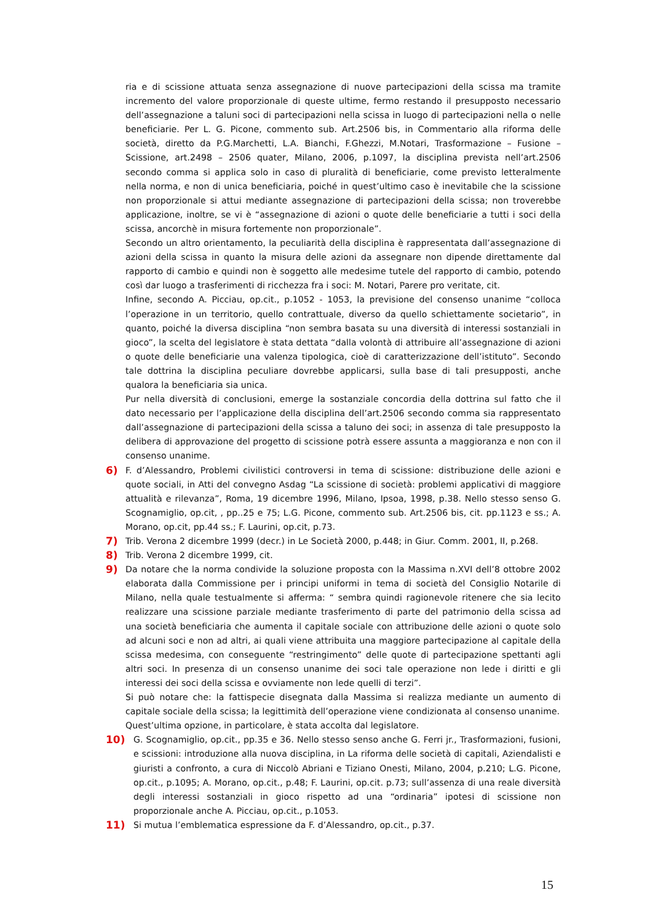ria e di scissione attuata senza assegnazione di nuove partecipazioni della scissa ma tramite incremento del valore proporzionale di queste ultime, fermo restando il presupposto necessario dell’assegnazione a taluni soci di partecipazioni nella scissa in luogo di partecipazioni nella o nelle beneficiarie. Per L. G. Picone, commento sub. Art.2506 bis, in Commentario alla riforma delle società, diretto da P.G.Marchetti, L.A. Bianchi, F.Ghezzi, M.Notari, Trasformazione – Fusione – Scissione, art.2498 – 2506 quater, Milano, 2006, p.1097, la disciplina prevista nell’art.2506 secondo comma si applica solo in caso di pluralità di beneficiarie, come previsto letteralmente nella norma, e non di unica beneficiaria, poiché in quest’ultimo caso è inevitabile che la scissione non proporzionale si attui mediante assegnazione di partecipazioni della scissa; non troverebbe applicazione, inoltre, se vi è “assegnazione di azioni o quote delle beneficiarie a tutti i soci della scissa, ancorchè in misura fortemente non proporzionale”.
Secondo un altro orientamento, la peculiarità della disciplina è rappresentata dall’assegnazione di azioni della scissa in quanto la misura delle azioni da assegnare non dipende direttamente dal rapporto di cambio e quindi non è soggetto alle medesime tutele del rapporto di cambio, potendo così dar luogo a trasferimenti di ricchezza fra i soci: M. Notari, Parere pro veritate, cit.
Infine, secondo A. Picciau, op.cit., p.1052 - 1053, la previsione del consenso unanime “colloca l’operazione in un territorio, quello contrattuale, diverso da quello schiettamente societario”, in quanto, poiché la diversa disciplina “non sembra basata su una diversità di interessi sostanziali in gioco”, la scelta del legislatore è stata dettata “dalla volontà di attribuire all’assegnazione di azioni o quote delle beneficiarie una valenza tipologica, cioè di caratterizzazione dell’istituto”. Secondo tale dottrina la disciplina peculiare dovrebbe applicarsi, sulla base di tali presupposti, anche qualora la beneficiaria sia unica.
Pur nella diversità di conclusioni, emerge la sostanziale concordia della dottrina sul fatto che il dato necessario per l’applicazione della disciplina dell’art.2506 secondo comma sia rappresentato dall’assegnazione di partecipazioni della scissa a taluno dei soci; in assenza di tale presupposto la delibera di approvazione del progetto di scissione potrà essere assunta a maggioranza e non con il consenso unanime.
6) F. d’Alessandro, Problemi civilistici controversi in tema di scissione: distribuzione delle azioni e quote sociali, in Atti del convegno Asdag “La scissione di società: problemi applicativi di maggiore attualità e rilevanza”, Roma, 19 dicembre 1996, Milano, Ipsoa, 1998, p.38. Nello stesso senso G. Scognamiglio, op.cit, , pp..25 e 75; L.G. Picone, commento sub. Art.2506 bis, cit. pp.1123 e ss.; A. Morano, op.cit, pp.44 ss.; F. Laurini, op.cit, p.73.
7) Trib. Verona 2 dicembre 1999 (decr.) in Le Società 2000, p.448; in Giur. Comm. 2001, II, p.268.
8) Trib. Verona 2 dicembre 1999, cit.
9) Da notare che la norma condivide la soluzione proposta con la Massima n.XVI dell’8 ottobre 2002 elaborata dalla Commissione per i principi uniformi in tema di società del Consiglio Notarile di Milano, nella quale testualmente si afferma: “ sembra quindi ragionevole ritenere che sia lecito realizzare una scissione parziale mediante trasferimento di parte del patrimonio della scissa ad una società beneficiaria che aumenta il capitale sociale con attribuzione delle azioni o quote solo ad alcuni soci e non ad altri, ai quali viene attribuita una maggiore partecipazione al capitale della scissa medesima, con conseguente “restringimento” delle quote di partecipazione spettanti agli altri soci. In presenza di un consenso unanime dei soci tale operazione non lede i diritti e gli interessi dei soci della scissa e ovviamente non lede quelli di terzi”.
Si può notare che: la fattispecie disegnata dalla Massima si realizza mediante un aumento di capitale sociale della scissa; la legittimità dell’operazione viene condizionata al consenso unanime.
Quest’ultima opzione, in particolare, è stata accolta dal legislatore.
10) G. Scognamiglio, op.cit., pp.35 e 36. Nello stesso senso anche G. Ferri jr., Trasformazioni, fusioni, e scissioni: introduzione alla nuova disciplina, in La riforma delle società di capitali, Aziendalisti e giuristi a confronto, a cura di Niccolò Abriani e Tiziano Onesti, Milano, 2004, p.210; L.G. Picone, op.cit., p.1095; A. Morano, op.cit., p.48; F. Laurini, op.cit. p.73; sull’assenza di una reale diversità degli interessi sostanziali in gioco rispetto ad una “ordinaria” ipotesi di scissione non proporzionale anche A. Picciau, op.cit., p.1053.
11) Si mutua l’emblematica espressione da F. d’Alessandro, op.cit., p.37.
15